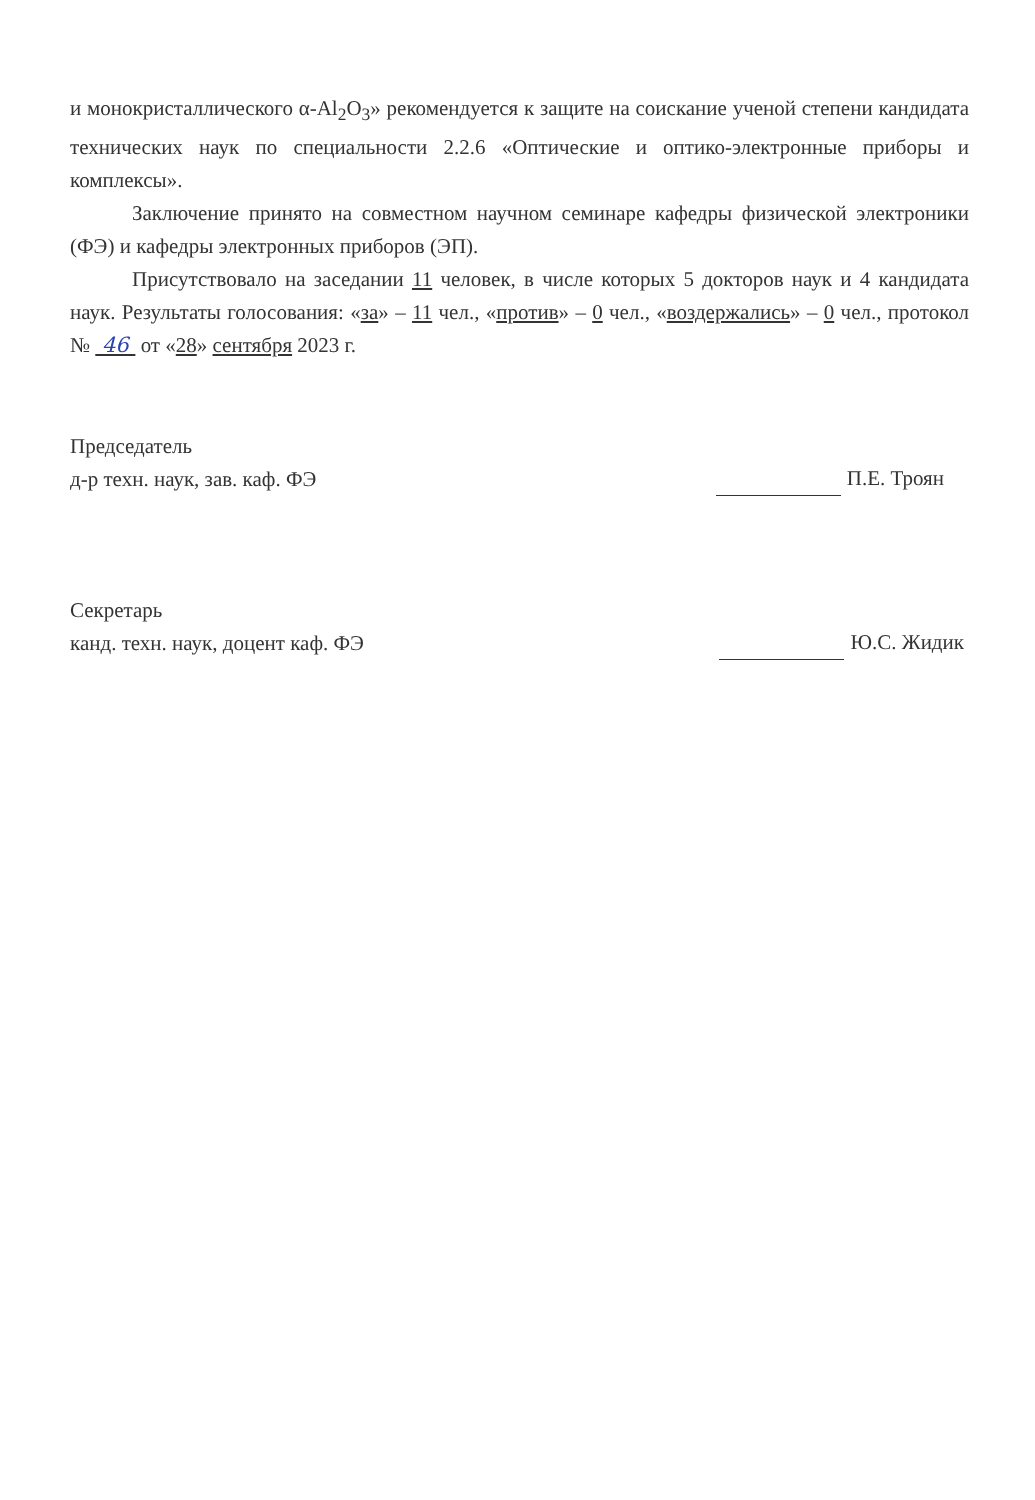и монокристаллического α-Al<sub>2</sub>O<sub>3</sub>» рекомендуется к защите на соискание ученой степени кандидата технических наук по специальности 2.2.6 «Оптические и оптико-электронные приборы и комплексы».
Заключение принято на совместном научном семинаре кафедры физической электроники (ФЭ) и кафедры электронных приборов (ЭП).
Присутствовало на заседании 11 человек, в числе которых 5 докторов наук и 4 кандидата наук. Результаты голосования: «за» – 11 чел., «против» – 0 чел., «воздержались» – 0 чел., протокол № 46 от «28» сентября 2023 г.
Председатель
д-р техн. наук, зав. каф. ФЭ
П.Е. Троян
Секретарь
канд. техн. наук, доцент каф. ФЭ
Ю.С. Жидик